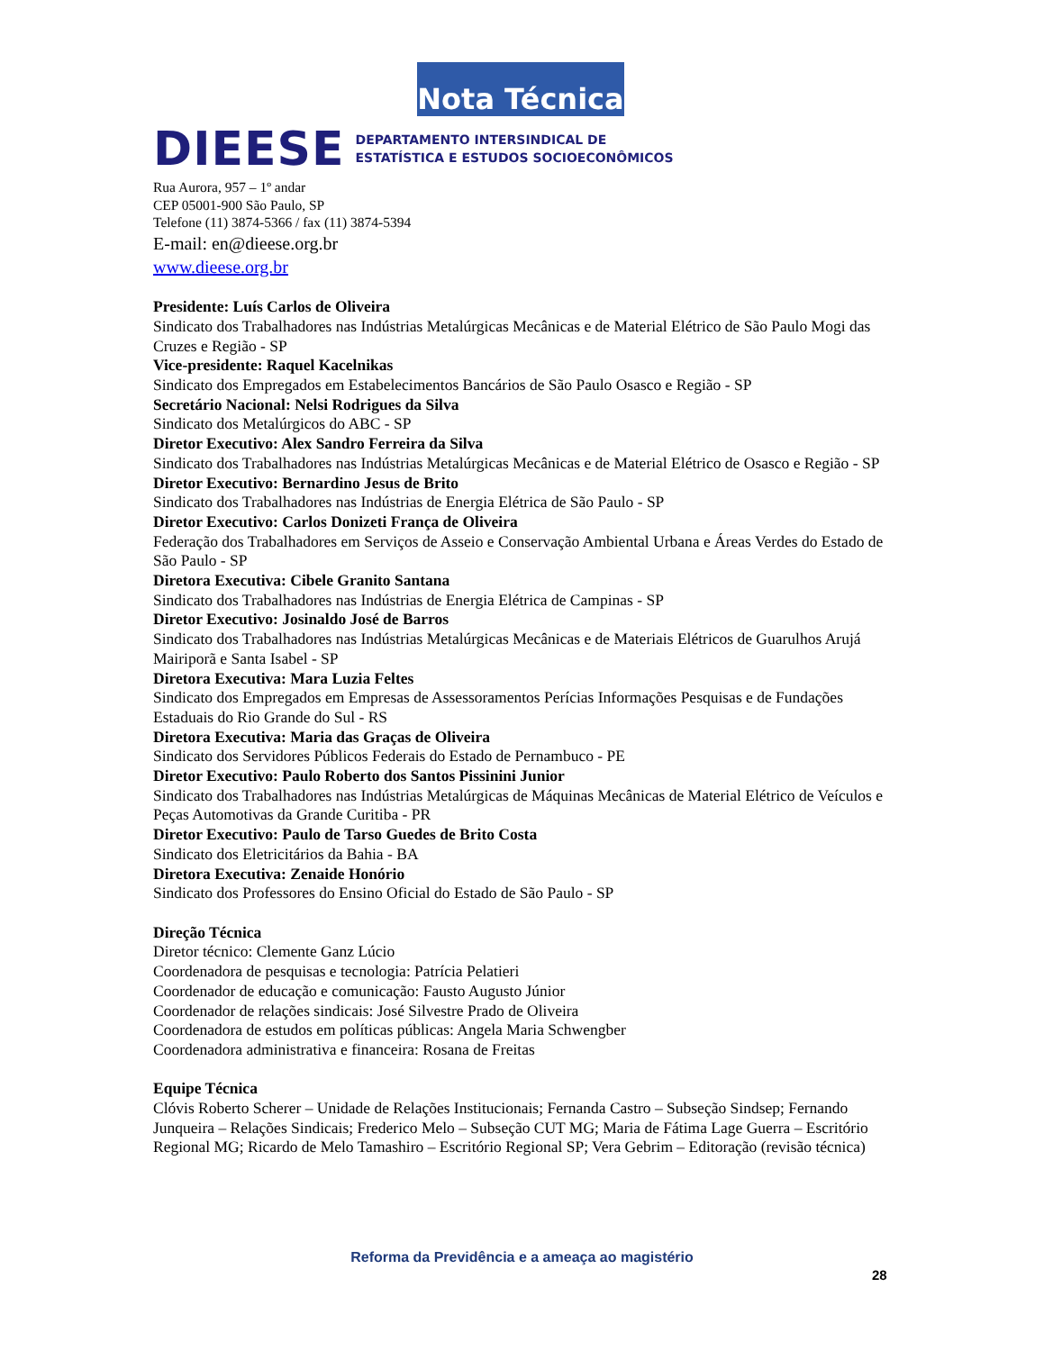Nota Técnica
DIEESE DEPARTAMENTO INTERSINDICAL DE
ESTATÍSTICA E ESTUDOS SOCIOECONÔMICOS
Rua Aurora, 957 – 1º andar
CEP 05001-900 São Paulo, SP
Telefone (11) 3874-5366 / fax (11) 3874-5394
E-mail: en@dieese.org.br
www.dieese.org.br
Presidente: Luís Carlos de Oliveira
Sindicato dos Trabalhadores nas Indústrias Metalúrgicas Mecânicas e de Material Elétrico de São Paulo Mogi das Cruzes e Região - SP
Vice-presidente: Raquel Kacelnikas
Sindicato dos Empregados em Estabelecimentos Bancários de São Paulo Osasco e Região - SP
Secretário Nacional: Nelsi Rodrigues da Silva
Sindicato dos Metalúrgicos do ABC - SP
Diretor Executivo: Alex Sandro Ferreira da Silva
Sindicato dos Trabalhadores nas Indústrias Metalúrgicas Mecânicas e de Material Elétrico de Osasco e Região - SP
Diretor Executivo: Bernardino Jesus de Brito
Sindicato dos Trabalhadores nas Indústrias de Energia Elétrica de São Paulo - SP
Diretor Executivo: Carlos Donizeti França de Oliveira
Federação dos Trabalhadores em Serviços de Asseio e Conservação Ambiental Urbana e Áreas Verdes do Estado de São Paulo - SP
Diretora Executiva: Cibele Granito Santana
Sindicato dos Trabalhadores nas Indústrias de Energia Elétrica de Campinas - SP
Diretor Executivo: Josinaldo José de Barros
Sindicato dos Trabalhadores nas Indústrias Metalúrgicas Mecânicas e de Materiais Elétricos de Guarulhos Arujá Mairiporã e Santa Isabel - SP
Diretora Executiva: Mara Luzia Feltes
Sindicato dos Empregados em Empresas de Assessoramentos Perícias Informações Pesquisas e de Fundações Estaduais do Rio Grande do Sul - RS
Diretora Executiva: Maria das Graças de Oliveira
Sindicato dos Servidores Públicos Federais do Estado de Pernambuco - PE
Diretor Executivo: Paulo Roberto dos Santos Pissinini Junior
Sindicato dos Trabalhadores nas Indústrias Metalúrgicas de Máquinas Mecânicas de Material Elétrico de Veículos e Peças Automotivas da Grande Curitiba - PR
Diretor Executivo: Paulo de Tarso Guedes de Brito Costa
Sindicato dos Eletricitários da Bahia - BA
Diretora Executiva: Zenaide Honório
Sindicato dos Professores do Ensino Oficial do Estado de São Paulo - SP
Direção Técnica
Diretor técnico: Clemente Ganz Lúcio
Coordenadora de pesquisas e tecnologia: Patrícia Pelatieri
Coordenador de educação e comunicação: Fausto Augusto Júnior
Coordenador de relações sindicais: José Silvestre Prado de Oliveira
Coordenadora de estudos em políticas públicas: Angela Maria Schwengber
Coordenadora administrativa e financeira: Rosana de Freitas
Equipe Técnica
Clóvis Roberto Scherer – Unidade de Relações Institucionais; Fernanda Castro – Subseção Sindsep; Fernando Junqueira – Relações Sindicais; Frederico Melo – Subseção CUT MG; Maria de Fátima Lage Guerra – Escritório Regional MG; Ricardo de Melo Tamashiro – Escritório Regional SP; Vera Gebrim – Editoração (revisão técnica)
Reforma da Previdência e a ameaça ao magistério
28